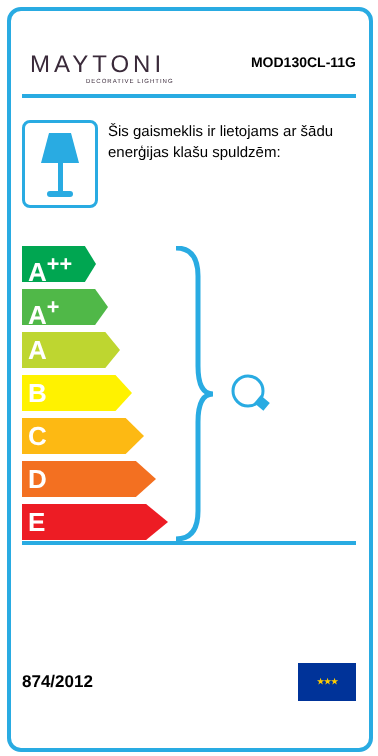MAYTONI
DECORATIVE LIGHTING
MOD130CL-11G
Šis gaismeklis ir lietojams ar šādu enerģijas klašu spuldzēm:
A<sup>++</sup>
A<sup>+</sup>
A
B
C
D
E
874/2012
★★★